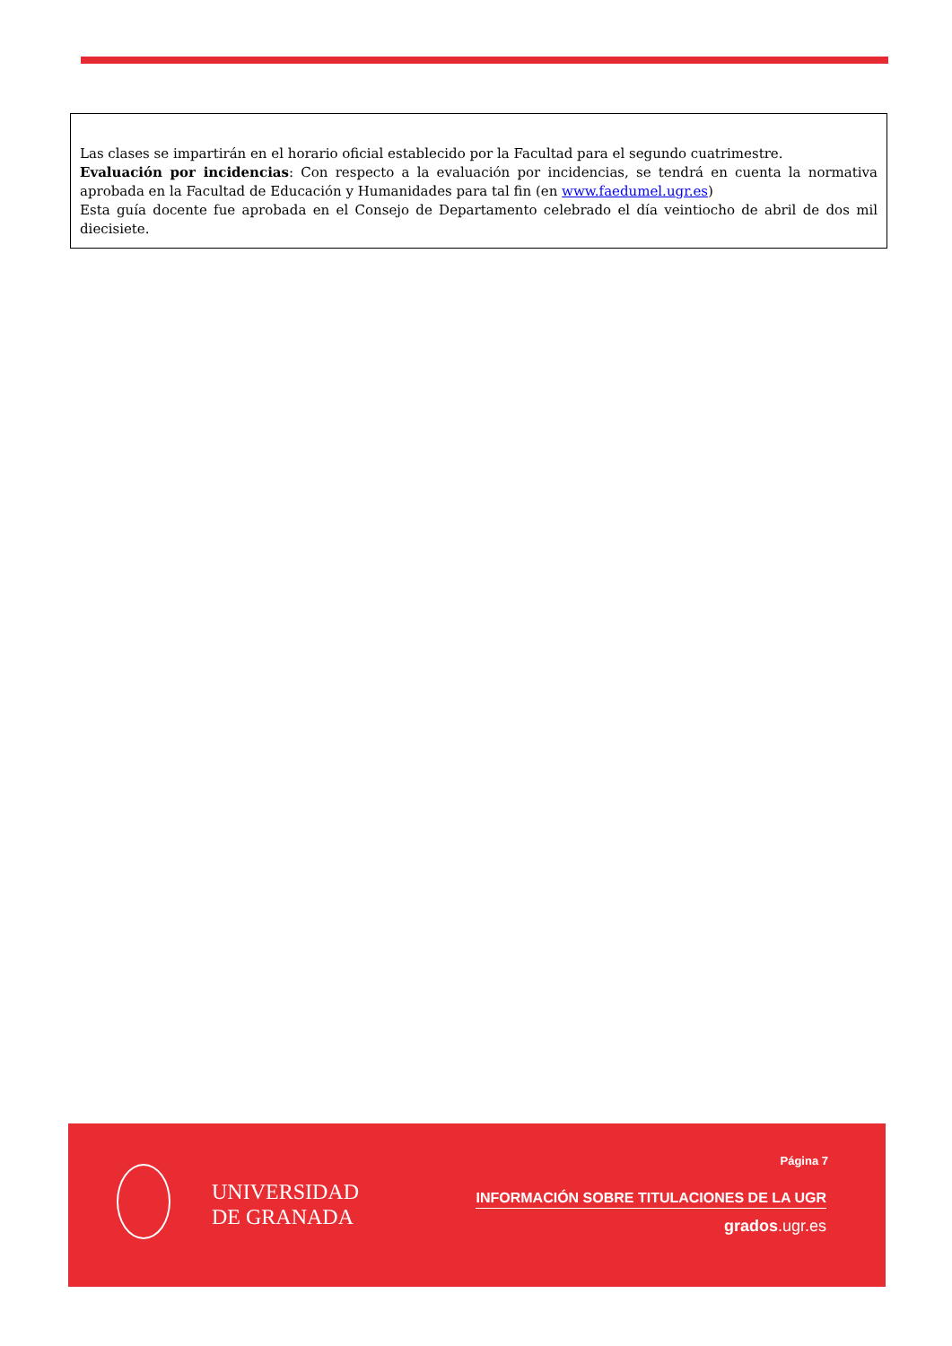Las clases se impartirán en el horario oficial establecido por la Facultad para el segundo cuatrimestre.
Evaluación por incidencias: Con respecto a la evaluación por incidencias, se tendrá en cuenta la normativa aprobada en la Facultad de Educación y Humanidades para tal fin (en www.faedumel.ugr.es)
Esta guía docente fue aprobada en el Consejo de Departamento celebrado el día veintiocho de abril de dos mil diecisiete.
UNIVERSIDAD
DE GRANADA
Página 7
INFORMACIÓN SOBRE TITULACIONES DE LA UGR
grados.ugr.es